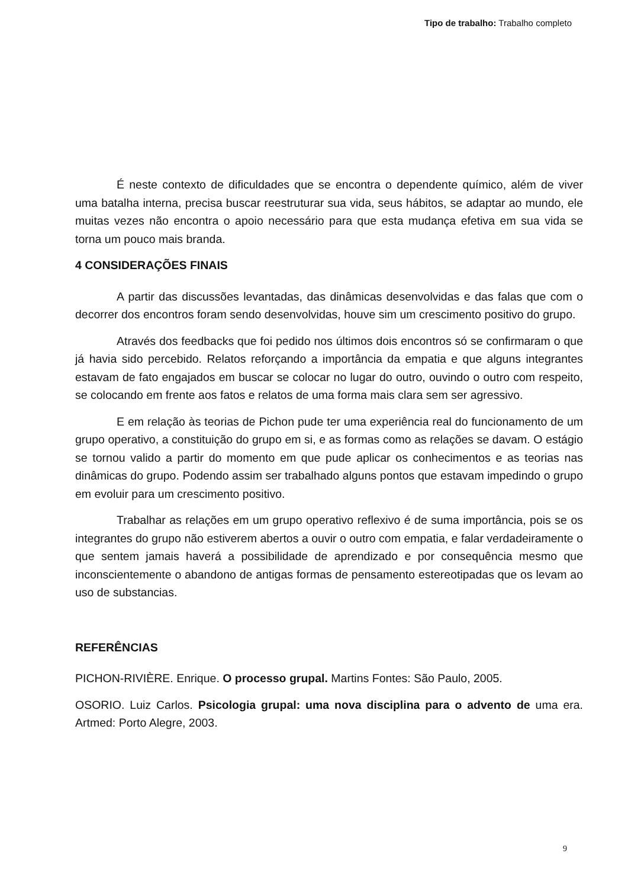Tipo de trabalho: Trabalho completo
É neste contexto de dificuldades que se encontra o dependente químico, além de viver uma batalha interna, precisa buscar reestruturar sua vida, seus hábitos, se adaptar ao mundo, ele muitas vezes não encontra o apoio necessário para que esta mudança efetiva em sua vida se torna um pouco mais branda.
4 CONSIDERAÇÕES FINAIS
A partir das discussões levantadas, das dinâmicas desenvolvidas e das falas que com o decorrer dos encontros foram sendo desenvolvidas, houve sim um crescimento positivo do grupo.
Através dos feedbacks que foi pedido nos últimos dois encontros só se confirmaram o que já havia sido percebido. Relatos reforçando a importância da empatia e que alguns integrantes estavam de fato engajados em buscar se colocar no lugar do outro, ouvindo o outro com respeito, se colocando em frente aos fatos e relatos de uma forma mais clara sem ser agressivo.
E em relação às teorias de Pichon pude ter uma experiência real do funcionamento de um grupo operativo, a constituição do grupo em si, e as formas como as relações se davam. O estágio se tornou valido a partir do momento em que pude aplicar os conhecimentos e as teorias nas dinâmicas do grupo. Podendo assim ser trabalhado alguns pontos que estavam impedindo o grupo em evoluir para um crescimento positivo.
Trabalhar as relações em um grupo operativo reflexivo é de suma importância, pois se os integrantes do grupo não estiverem abertos a ouvir o outro com empatia, e falar verdadeiramente o que sentem jamais haverá a possibilidade de aprendizado e por consequência mesmo que inconscientemente o abandono de antigas formas de pensamento estereotipadas que os levam ao uso de substancias.
REFERÊNCIAS
PICHON-RIVIÈRE. Enrique. O processo grupal. Martins Fontes: São Paulo, 2005.
OSORIO. Luiz Carlos. Psicologia grupal: uma nova disciplina para o advento de uma era. Artmed: Porto Alegre, 2003.
9